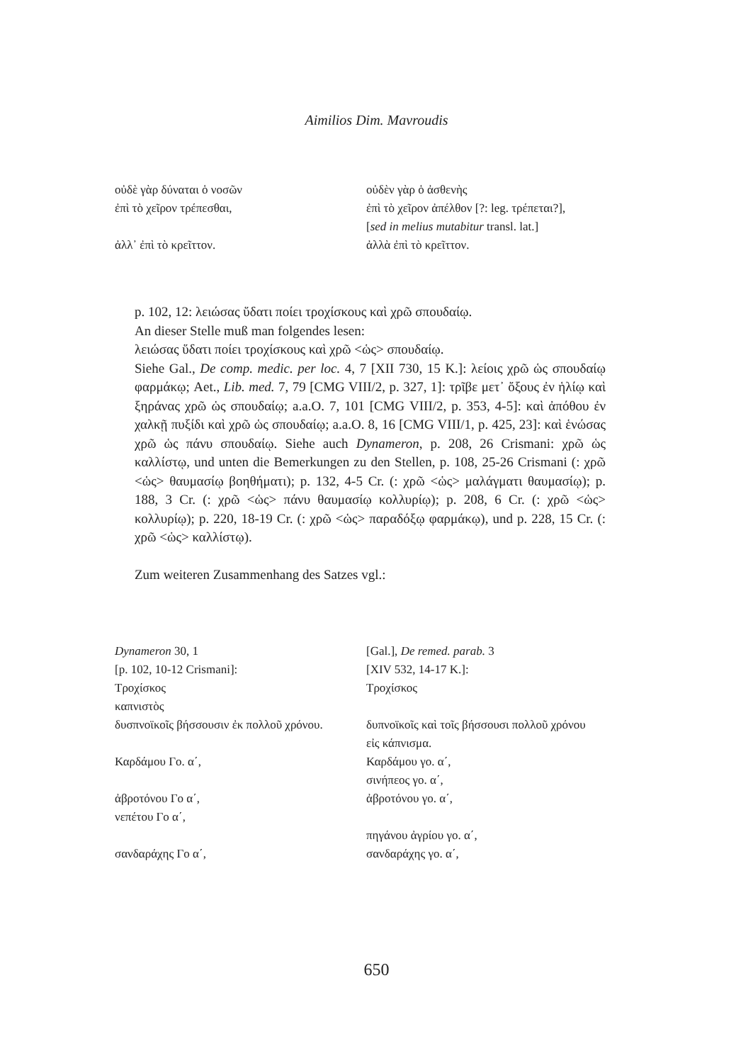Aimilios Dim. Mavroudis
| οὐδὲ γὰρ δύναται ὁ νοσῶν | οὐδὲν γὰρ ὁ ἀσθενὴς |
| ἐπὶ τὸ χεῖρον τρέπεσθαι, | ἐπὶ τὸ χεῖρον ἀπέλθον [?: leg. τρέπεται?], [ sed in melius mutabitur transl. lat.] |
| ἀλλ᾽ ἐπὶ τὸ κρεῖττον. | ἀλλὰ ἐπὶ τὸ κρεῖττον. |
p. 102, 12: λειώσας ὕδατι ποίει τροχίσκους καὶ χρῶ σπουδαίῳ.
An dieser Stelle muß man folgendes lesen:
λειώσας ὕδατι ποίει τροχίσκους καὶ χρῶ <ὡς> σπουδαίῳ.
Siehe Gal., De comp. medic. per loc. 4, 7 [XII 730, 15 K.]: λείοις χρῶ ὡς σπουδαίῳ φαρμάκῳ; Aet., Lib. med. 7, 79 [CMG VIII/2, p. 327, 1]: τρῖβε μετ᾽ ὄξους ἐν ἡλίῳ καὶ ξηράνας χρῶ ὡς σπουδαίῳ; a.a.O. 7, 101 [CMG VIII/2, p. 353, 4-5]: καὶ ἀπόθου ἐν χαλκῇ πυξίδι καὶ χρῶ ὡς σπουδαίῳ; a.a.O. 8, 16 [CMG VIII/1, p. 425, 23]: καὶ ἑνώσας χρῶ ὡς πάνυ σπουδαίῳ. Siehe auch Dynameron, p. 208, 26 Crismani: χρῶ ὡς καλλίστῳ, und unten die Bemerkungen zu den Stellen, p. 108, 25-26 Crismani (: χρῶ <ὡς> θαυμασίῳ βοηθήματι); p. 132, 4-5 Cr. (: χρῶ <ὡς> μαλάγματι θαυμασίῳ); p. 188, 3 Cr. (: χρῶ <ὡς> πάνυ θαυμασίῳ κολλυρίῳ); p. 208, 6 Cr. (: χρῶ <ὡς> κολλυρίῳ); p. 220, 18-19 Cr. (: χρῶ <ὡς> παραδόξῳ φαρμάκῳ), und p. 228, 15 Cr. (: χρῶ <ὡς> καλλίστῳ).
Zum weiteren Zusammenhang des Satzes vgl.:
| Dynameron 30, 1 [p. 102, 10-12 Crismani]: | [Gal.], De remed. parab. 3 [XIV 532, 14-17 K.]: |
| Τροχίσκος καπνιστὸς | Τροχίσκος |
| δυσπνοϊκοῖς βήσσουσιν ἐκ πολλοῦ χρόνου. | δυπνοϊκοῖς καὶ τοῖς βήσσουσι πολλοῦ χρόνου εἰς κάπνισμα. |
| Καρδάμου Γο. α΄, | Καρδάμου γο. α΄, σινήπεος γο. α΄, |
| ἀβροτόνου Γο α΄, νεπέτου Γο α΄, | ἀβροτόνου γο. α΄, |
| | πηγάνου ἀγρίου γο. α΄, |
| σανδαράχης Γο α΄, | σανδαράχης γο. α΄, |
650